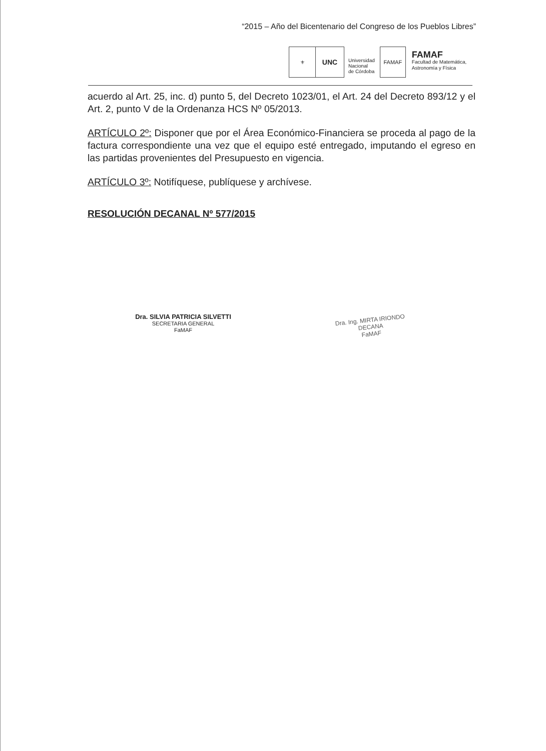“2015 – Año del Bicentenario del Congreso de los Pueblos Libres”
⚜
UNC
Universidad
Nacional
de Córdoba
FAMAF
FAMAF
Facultad de Matemática,
Astronomía y Física
acuerdo al Art. 25, inc. d) punto 5, del Decreto 1023/01, el Art. 24 del Decreto 893/12 y el Art. 2, punto V de la Ordenanza HCS Nº 05/2013.
ARTÍCULO 2º: Disponer que por el Área Económico-Financiera se proceda al pago de la factura correspondiente una vez que el equipo esté entregado, imputando el egreso en las partidas provenientes del Presupuesto en vigencia.
ARTÍCULO 3º: Notifíquese, publíquese y archívese.
RESOLUCIÓN DECANAL Nº 577/2015
Dra. SILVIA PATRICIA SILVETTI
SECRETARIA GENERAL
FaMAF
Dra. Ing. MIRTA IRIONDO
DECANA
FaMAF